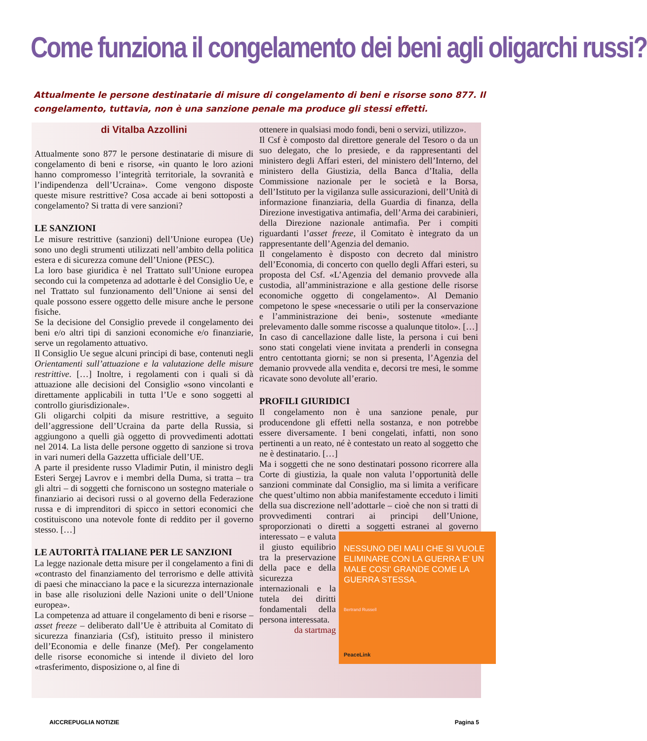Come funziona il congelamento dei beni agli oligarchi russi?
Attualmente le persone destinatarie di misure di congelamento di beni e risorse sono 877. Il congelamento, tuttavia, non è una sanzione penale ma produce gli stessi effetti.
di Vitalba Azzollini
Attualmente sono 877 le persone destinatarie di misure di congelamento di beni e risorse, «in quanto le loro azioni hanno compromesso l’integrità territoriale, la sovranità e l’indipendenza dell’Ucraina». Come vengono disposte queste misure restrittive? Cosa accade ai beni sottoposti a congelamento? Si tratta di vere sanzioni?
LE SANZIONI
Le misure restrittive (sanzioni) dell’Unione europea (Ue) sono uno degli strumenti utilizzati nell’ambito della politica estera e di sicurezza comune dell’Unione (PESC).
La loro base giuridica è nel Trattato sull’Unione europea secondo cui la competenza ad adottarle è del Consiglio Ue, e nel Trattato sul funzionamento dell’Unione ai sensi del quale possono essere oggetto delle misure anche le persone fisiche.
Se la decisione del Consiglio prevede il congelamento dei beni e/o altri tipi di sanzioni economiche e/o finanziarie, serve un regolamento attuativo.
Il Consiglio Ue segue alcuni principi di base, contenuti negli Orientamenti sull’attuazione e la valutazione delle misure restrittive. […] Inoltre, i regolamenti con i quali si dà attuazione alle decisioni del Consiglio «sono vincolanti e direttamente applicabili in tutta l’Ue e sono soggetti al controllo giurisdizionale».
Gli oligarchi colpiti da misure restrittive, a seguito dell’aggressione dell’Ucraina da parte della Russia, si aggiungono a quelli già oggetto di provvedimenti adottati nel 2014. La lista delle persone oggetto di sanzione si trova in vari numeri della Gazzetta ufficiale dell’UE.
A parte il presidente russo Vladimir Putin, il ministro degli Esteri Sergej Lavrov e i membri della Duma, si tratta – tra gli altri – di soggetti che forniscono un sostegno materiale o finanziario ai decisori russi o al governo della Federazione russa e di imprenditori di spicco in settori economici che costituiscono una notevole fonte di reddito per il governo stesso. […]
LE AUTORITÀ ITALIANE PER LE SANZIONI
La legge nazionale detta misure per il congelamento a fini di «contrasto del finanziamento del terrorismo e delle attività di paesi che minacciano la pace e la sicurezza internazionale in base alle risoluzioni delle Nazioni unite o dell’Unione europea».
La competenza ad attuare il congelamento di beni e risorse – asset freeze – deliberato dall’Ue è attribuita al Comitato di sicurezza finanziaria (Csf), istituito presso il ministero dell’Economia e delle finanze (Mef). Per congelamento delle risorse economiche si intende il divieto del loro «trasferimento, disposizione o, al fine di
ottenere in qualsiasi modo fondi, beni o servizi, utilizzo».
Il Csf è composto dal direttore generale del Tesoro o da un suo delegato, che lo presiede, e da rappresentanti del ministero degli Affari esteri, del ministero dell’Interno, del ministero della Giustizia, della Banca d’Italia, della Commissione nazionale per le società e la Borsa, dell’Istituto per la vigilanza sulle assicurazioni, dell’Unità di informazione finanziaria, della Guardia di finanza, della Direzione investigativa antimafia, dell’Arma dei carabinieri, della Direzione nazionale antimafia. Per i compiti riguardanti l’asset freeze, il Comitato è integrato da un rappresentante dell’Agenzia del demanio.
Il congelamento è disposto con decreto dal ministro dell’Economia, di concerto con quello degli Affari esteri, su proposta del Csf. «L’Agenzia del demanio provvede alla custodia, all’amministrazione e alla gestione delle risorse economiche oggetto di congelamento». Al Demanio competono le spese «necessarie o utili per la conservazione e l’amministrazione dei beni», sostenute «mediante prelevamento dalle somme riscosse a qualunque titolo». […]
In caso di cancellazione dalle liste, la persona i cui beni sono stati congelati viene invitata a prenderli in consegna entro centottanta giorni; se non si presenta, l’Agenzia del demanio provvede alla vendita e, decorsi tre mesi, le somme ricavate sono devolute all’erario.
PROFILI GIURIDICI
Il congelamento non è una sanzione penale, pur producendone gli effetti nella sostanza, e non potrebbe essere diversamente. I beni congelati, infatti, non sono pertinenti a un reato, né è contestato un reato al soggetto che ne è destinatario. […]
Ma i soggetti che ne sono destinatari possono ricorrere alla Corte di giustizia, la quale non valuta l’opportunità delle sanzioni comminate dal Consiglio, ma si limita a verificare che quest’ultimo non abbia manifestamente ecceduto i limiti della sua discrezione nell’adottarle – cioè che non si tratti di provvedimenti contrari ai principi dell’Unione, sproporzionati o diretti a soggetti estranei al governo NESSUNO DEI MALI CHE SI VUOLE ELIMINARE CON LA GUERRA E' UN MALE COSI' GRANDE COME LA GUERRA STESSA.
Bertrand Russell
PeaceLink interessato – e valuta il giusto equilibrio tra la preservazione della pace e della sicurezza internazionali e la tutela dei diritti fondamentali della persona interessata.
da startmag
AICCREPUGLIA NOTIZIE Pagina 5